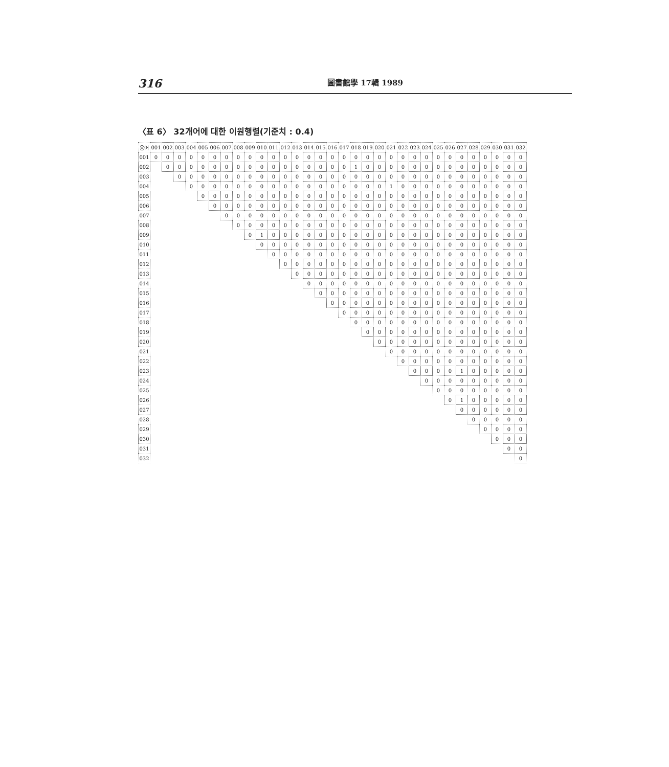316 圖書館學 17輯 1989
〈표 6〉 32개어에 대한 이원행렬(기준치 : 0.4)
| 용어 | 001 | 002 | 003 | 004 | 005 | 006 | 007 | 008 | 009 | 010 | 011 | 012 | 013 | 014 | 015 | 016 | 017 | 018 | 019 | 020 | 021 | 022 | 023 | 024 | 025 | 026 | 027 | 028 | 029 | 030 | 031 | 032 |
| --- | --- | --- | --- | --- | --- | --- | --- | --- | --- | --- | --- | --- | --- | --- | --- | --- | --- | --- | --- | --- | --- | --- | --- | --- | --- | --- | --- | --- | --- | --- | --- | --- |
| 001 | 0 | 0 | 0 | 0 | 0 | 0 | 0 | 0 | 0 | 0 | 0 | 0 | 0 | 0 | 0 | 0 | 0 | 0 | 0 | 0 | 0 | 0 | 0 | 0 | 0 | 0 | 0 | 0 | 0 | 0 | 0 | 0 |
| 002 | | 0 | 0 | 0 | 0 | 0 | 0 | 0 | 0 | 0 | 0 | 0 | 0 | 0 | 0 | 0 | 0 | 1 | 0 | 0 | 0 | 0 | 0 | 0 | 0 | 0 | 0 | 0 | 0 | 0 | 0 | 0 |
| 003 | | | 0 | 0 | 0 | 0 | 0 | 0 | 0 | 0 | 0 | 0 | 0 | 0 | 0 | 0 | 0 | 0 | 0 | 0 | 0 | 0 | 0 | 0 | 0 | 0 | 0 | 0 | 0 | 0 | 0 | 0 |
| 004 | | | | 0 | 0 | 0 | 0 | 0 | 0 | 0 | 0 | 0 | 0 | 0 | 0 | 0 | 0 | 0 | 0 | 0 | 1 | 0 | 0 | 0 | 0 | 0 | 0 | 0 | 0 | 0 | 0 | 0 |
| 005 | | | | | 0 | 0 | 0 | 0 | 0 | 0 | 0 | 0 | 0 | 0 | 0 | 0 | 0 | 0 | 0 | 0 | 0 | 0 | 0 | 0 | 0 | 0 | 0 | 0 | 0 | 0 | 0 | 0 |
| 006 | | | | | | 0 | 0 | 0 | 0 | 0 | 0 | 0 | 0 | 0 | 0 | 0 | 0 | 0 | 0 | 0 | 0 | 0 | 0 | 0 | 0 | 0 | 0 | 0 | 0 | 0 | 0 | 0 |
| 007 | | | | | | | 0 | 0 | 0 | 0 | 0 | 0 | 0 | 0 | 0 | 0 | 0 | 0 | 0 | 0 | 0 | 0 | 0 | 0 | 0 | 0 | 0 | 0 | 0 | 0 | 0 | 0 |
| 008 | | | | | | | | 0 | 0 | 0 | 0 | 0 | 0 | 0 | 0 | 0 | 0 | 0 | 0 | 0 | 0 | 0 | 0 | 0 | 0 | 0 | 0 | 0 | 0 | 0 | 0 | 0 |
| 009 | | | | | | | | | 0 | 1 | 0 | 0 | 0 | 0 | 0 | 0 | 0 | 0 | 0 | 0 | 0 | 0 | 0 | 0 | 0 | 0 | 0 | 0 | 0 | 0 | 0 | 0 |
| 010 | | | | | | | | | | 0 | 0 | 0 | 0 | 0 | 0 | 0 | 0 | 0 | 0 | 0 | 0 | 0 | 0 | 0 | 0 | 0 | 0 | 0 | 0 | 0 | 0 | 0 |
| 011 | | | | | | | | | | | 0 | 0 | 0 | 0 | 0 | 0 | 0 | 0 | 0 | 0 | 0 | 0 | 0 | 0 | 0 | 0 | 0 | 0 | 0 | 0 | 0 | 0 |
| 012 | | | | | | | | | | | | 0 | 0 | 0 | 0 | 0 | 0 | 0 | 0 | 0 | 0 | 0 | 0 | 0 | 0 | 0 | 0 | 0 | 0 | 0 | 0 | 0 |
| 013 | | | | | | | | | | | | | 0 | 0 | 0 | 0 | 0 | 0 | 0 | 0 | 0 | 0 | 0 | 0 | 0 | 0 | 0 | 0 | 0 | 0 | 0 | 0 |
| 014 | | | | | | | | | | | | | | 0 | 0 | 0 | 0 | 0 | 0 | 0 | 0 | 0 | 0 | 0 | 0 | 0 | 0 | 0 | 0 | 0 | 0 | 0 |
| 015 | | | | | | | | | | | | | | | 0 | 0 | 0 | 0 | 0 | 0 | 0 | 0 | 0 | 0 | 0 | 0 | 0 | 0 | 0 | 0 | 0 | 0 |
| 016 | | | | | | | | | | | | | | | | 0 | 0 | 0 | 0 | 0 | 0 | 0 | 0 | 0 | 0 | 0 | 0 | 0 | 0 | 0 | 0 | 0 |
| 017 | | | | | | | | | | | | | | | | | 0 | 0 | 0 | 0 | 0 | 0 | 0 | 0 | 0 | 0 | 0 | 0 | 0 | 0 | 0 | 0 |
| 018 | | | | | | | | | | | | | | | | | | 0 | 0 | 0 | 0 | 0 | 0 | 0 | 0 | 0 | 0 | 0 | 0 | 0 | 0 | 0 |
| 019 | | | | | | | | | | | | | | | | | | | 0 | 0 | 0 | 0 | 0 | 0 | 0 | 0 | 0 | 0 | 0 | 0 | 0 | 0 |
| 020 | | | | | | | | | | | | | | | | | | | | 0 | 0 | 0 | 0 | 0 | 0 | 0 | 0 | 0 | 0 | 0 | 0 | 0 |
| 021 | | | | | | | | | | | | | | | | | | | | | 0 | 0 | 0 | 0 | 0 | 0 | 0 | 0 | 0 | 0 | 0 | 0 |
| 022 | | | | | | | | | | | | | | | | | | | | | | 0 | 0 | 0 | 0 | 0 | 0 | 0 | 0 | 0 | 0 | 0 |
| 023 | | | | | | | | | | | | | | | | | | | | | | | 0 | 0 | 0 | 0 | 1 | 0 | 0 | 0 | 0 | 0 |
| 024 | | | | | | | | | | | | | | | | | | | | | | | | 0 | 0 | 0 | 0 | 0 | 0 | 0 | 0 | 0 |
| 025 | | | | | | | | | | | | | | | | | | | | | | | | | 0 | 0 | 0 | 0 | 0 | 0 | 0 | 0 |
| 026 | | | | | | | | | | | | | | | | | | | | | | | | | | 0 | 1 | 0 | 0 | 0 | 0 | 0 |
| 027 | | | | | | | | | | | | | | | | | | | | | | | | | | | 0 | 0 | 0 | 0 | 0 | 0 |
| 028 | | | | | | | | | | | | | | | | | | | | | | | | | | | | 0 | 0 | 0 | 0 | 0 |
| 029 | | | | | | | | | | | | | | | | | | | | | | | | | | | | | 0 | 0 | 0 | 0 |
| 030 | | | | | | | | | | | | | | | | | | | | | | | | | | | | | | 0 | 0 | 0 |
| 031 | | | | | | | | | | | | | | | | | | | | | | | | | | | | | | | 0 | 0 |
| 032 | | | | | | | | | | | | | | | | | | | | | | | | | | | | | | | | 0 |